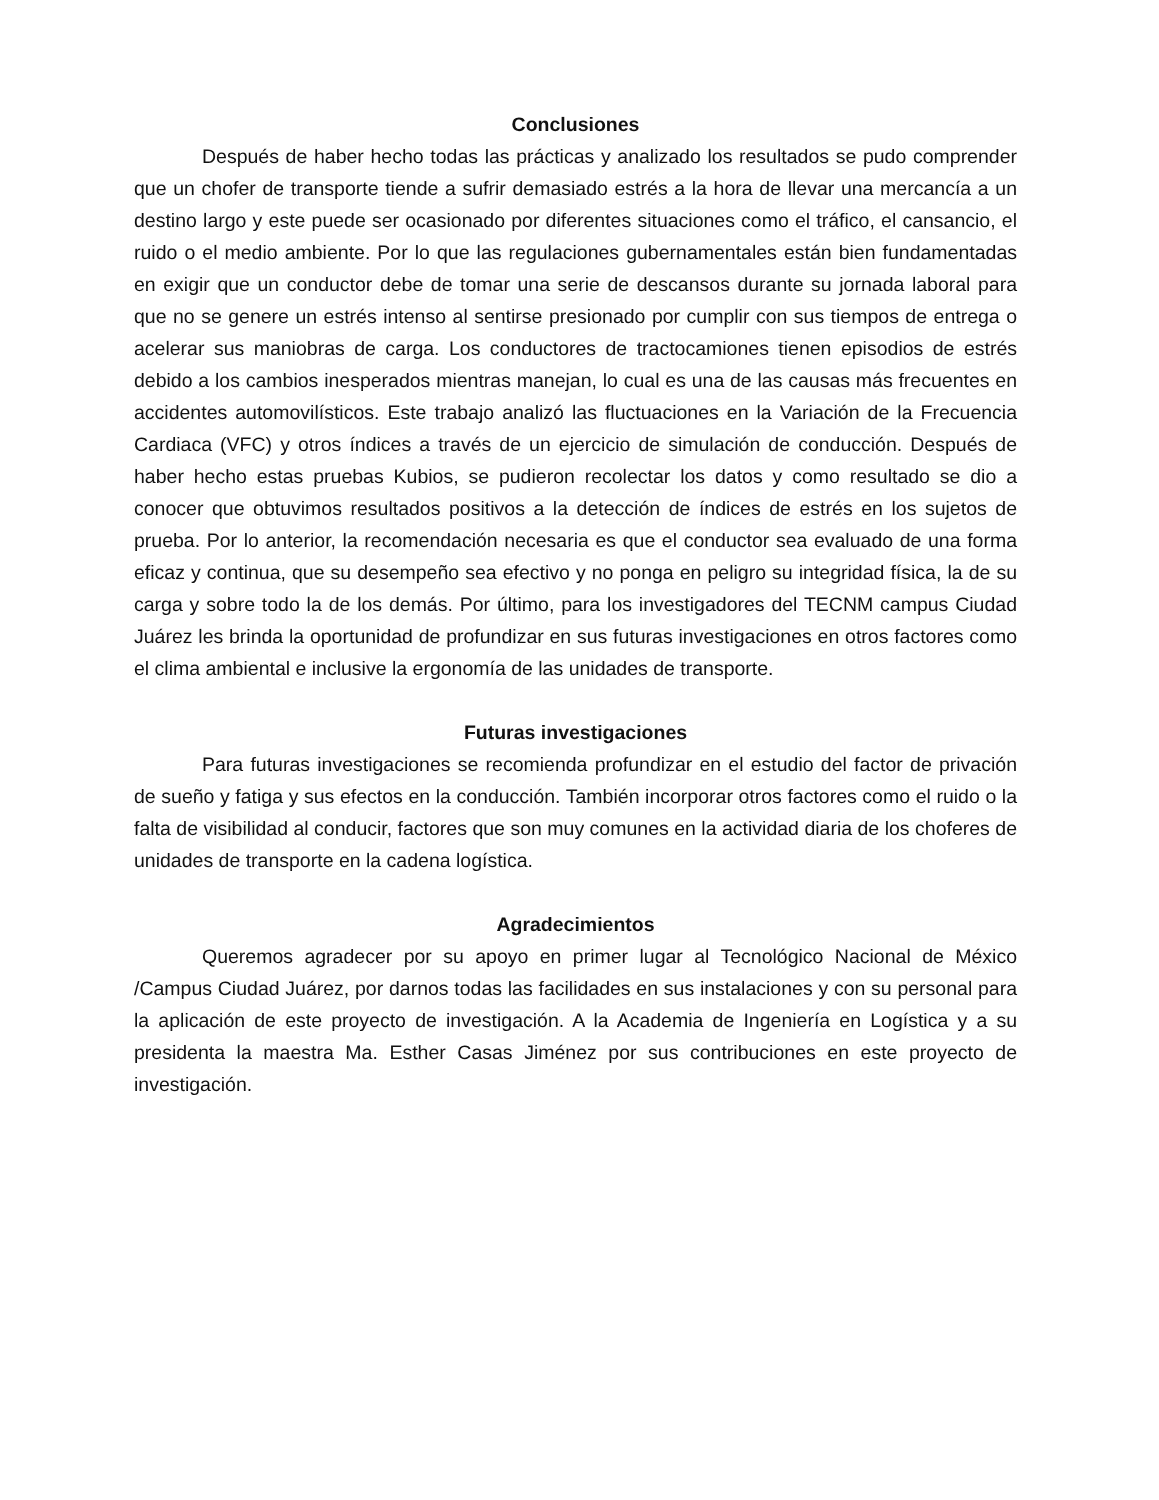Conclusiones
Después de haber hecho todas las prácticas y analizado los resultados se pudo comprender que un chofer de transporte tiende a sufrir demasiado estrés a la hora de llevar una mercancía a un destino largo y este puede ser ocasionado por diferentes situaciones como el tráfico, el cansancio, el ruido o el medio ambiente. Por lo que las regulaciones gubernamentales están bien fundamentadas en exigir que un conductor debe de tomar una serie de descansos durante su jornada laboral para que no se genere un estrés intenso al sentirse presionado por cumplir con sus tiempos de entrega o acelerar sus maniobras de carga. Los conductores de tractocamiones tienen episodios de estrés debido a los cambios inesperados mientras manejan, lo cual es una de las causas más frecuentes en accidentes automovilísticos. Este trabajo analizó las fluctuaciones en la Variación de la Frecuencia Cardiaca (VFC) y otros índices a través de un ejercicio de simulación de conducción. Después de haber hecho estas pruebas Kubios, se pudieron recolectar los datos y como resultado se dio a conocer que obtuvimos resultados positivos a la detección de índices de estrés en los sujetos de prueba. Por lo anterior, la recomendación necesaria es que el conductor sea evaluado de una forma eficaz y continua, que su desempeño sea efectivo y no ponga en peligro su integridad física, la de su carga y sobre todo la de los demás. Por último, para los investigadores del TECNM campus Ciudad Juárez les brinda la oportunidad de profundizar en sus futuras investigaciones en otros factores como el clima ambiental e inclusive la ergonomía de las unidades de transporte.
Futuras investigaciones
Para futuras investigaciones se recomienda profundizar en el estudio del factor de privación de sueño y fatiga y sus efectos en la conducción. También incorporar otros factores como el ruido o la falta de visibilidad al conducir, factores que son muy comunes en la actividad diaria de los choferes de unidades de transporte en la cadena logística.
Agradecimientos
Queremos agradecer por su apoyo en primer lugar al Tecnológico Nacional de México /Campus Ciudad Juárez, por darnos todas las facilidades en sus instalaciones y con su personal para la aplicación de este proyecto de investigación. A la Academia de Ingeniería en Logística y a su presidenta la maestra Ma. Esther Casas Jiménez por sus contribuciones en este proyecto de investigación.